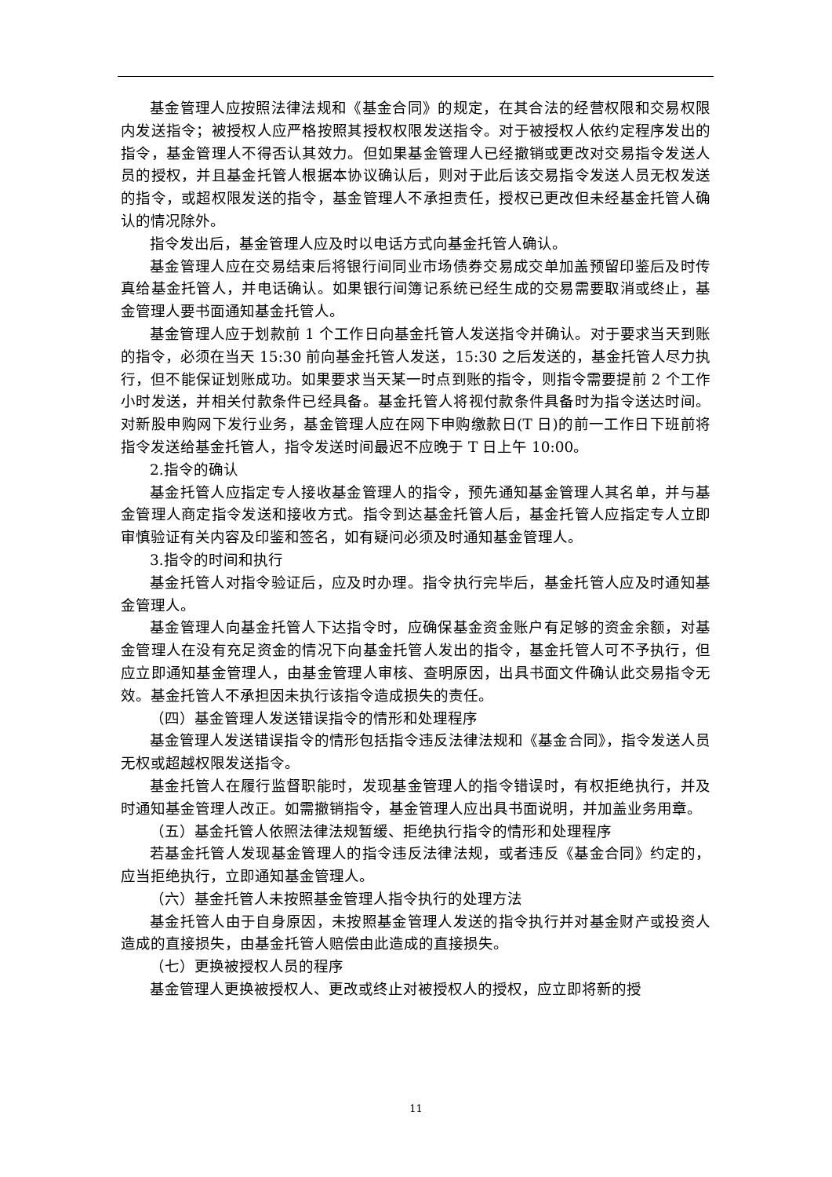基金管理人应按照法律法规和《基金合同》的规定，在其合法的经营权限和交易权限内发送指令；被授权人应严格按照其授权权限发送指令。对于被授权人依约定程序发出的指令，基金管理人不得否认其效力。但如果基金管理人已经撤销或更改对交易指令发送人员的授权，并且基金托管人根据本协议确认后，则对于此后该交易指令发送人员无权发送的指令，或超权限发送的指令，基金管理人不承担责任，授权已更改但未经基金托管人确认的情况除外。
指令发出后，基金管理人应及时以电话方式向基金托管人确认。
基金管理人应在交易结束后将银行间同业市场债券交易成交单加盖预留印鉴后及时传真给基金托管人，并电话确认。如果银行间簿记系统已经生成的交易需要取消或终止，基金管理人要书面通知基金托管人。
基金管理人应于划款前 1 个工作日向基金托管人发送指令并确认。对于要求当天到账的指令，必须在当天 15:30 前向基金托管人发送，15:30 之后发送的，基金托管人尽力执行，但不能保证划账成功。如果要求当天某一时点到账的指令，则指令需要提前 2 个工作小时发送，并相关付款条件已经具备。基金托管人将视付款条件具备时为指令送达时间。对新股申购网下发行业务，基金管理人应在网下申购缴款日(T 日)的前一工作日下班前将指令发送给基金托管人，指令发送时间最迟不应晚于 T 日上午 10:00。
2.指令的确认
基金托管人应指定专人接收基金管理人的指令，预先通知基金管理人其名单，并与基金管理人商定指令发送和接收方式。指令到达基金托管人后，基金托管人应指定专人立即审慎验证有关内容及印鉴和签名，如有疑问必须及时通知基金管理人。
3.指令的时间和执行
基金托管人对指令验证后，应及时办理。指令执行完毕后，基金托管人应及时通知基金管理人。
基金管理人向基金托管人下达指令时，应确保基金资金账户有足够的资金余额，对基金管理人在没有充足资金的情况下向基金托管人发出的指令，基金托管人可不予执行，但应立即通知基金管理人，由基金管理人审核、查明原因，出具书面文件确认此交易指令无效。基金托管人不承担因未执行该指令造成损失的责任。
（四）基金管理人发送错误指令的情形和处理程序
基金管理人发送错误指令的情形包括指令违反法律法规和《基金合同》，指令发送人员无权或超越权限发送指令。
基金托管人在履行监督职能时，发现基金管理人的指令错误时，有权拒绝执行，并及时通知基金管理人改正。如需撤销指令，基金管理人应出具书面说明，并加盖业务用章。
（五）基金托管人依照法律法规暂缓、拒绝执行指令的情形和处理程序
若基金托管人发现基金管理人的指令违反法律法规，或者违反《基金合同》约定的，应当拒绝执行，立即通知基金管理人。
（六）基金托管人未按照基金管理人指令执行的处理方法
基金托管人由于自身原因，未按照基金管理人发送的指令执行并对基金财产或投资人造成的直接损失，由基金托管人赔偿由此造成的直接损失。
（七）更换被授权人员的程序
基金管理人更换被授权人、更改或终止对被授权人的授权，应立即将新的授
11